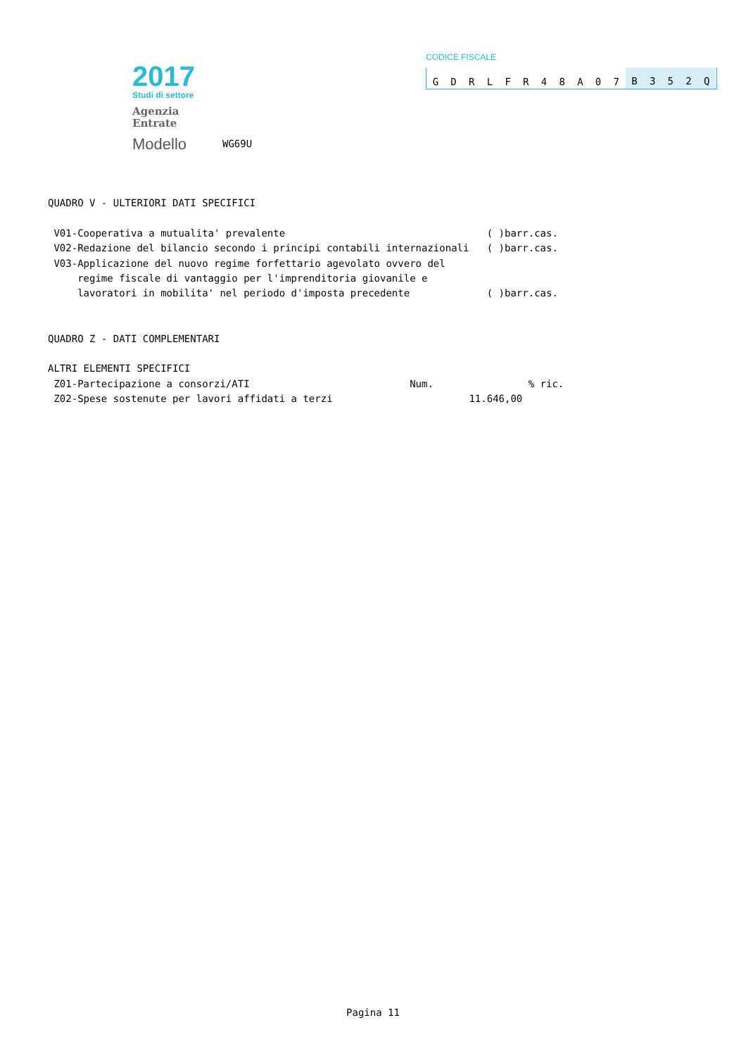2017
Studi di settore
Agenzia
Entrate
Modello
WG69U
CODICE FISCALE
GDRLFR 48 A 07 B 352 Q
QUADRO V - ULTERIORI DATI SPECIFICI V01-Cooperativa a mutualita' prevalente ( )barr.cas. V02-Redazione del bilancio secondo i principi contabili internazionali ( )barr.cas. V03-Applicazione del nuovo regime forfettario agevolato ovvero del regime fiscale di vantaggio per l'imprenditoria giovanile e lavoratori in mobilita' nel periodo d'imposta precedente ( )barr.cas. QUADRO Z - DATI COMPLEMENTARI ALTRI ELEMENTI SPECIFICI Z01-Partecipazione a consorzi/ATI Num. % ric. Z02-Spese sostenute per lavori affidati a terzi 11.646,00
Pagina 11